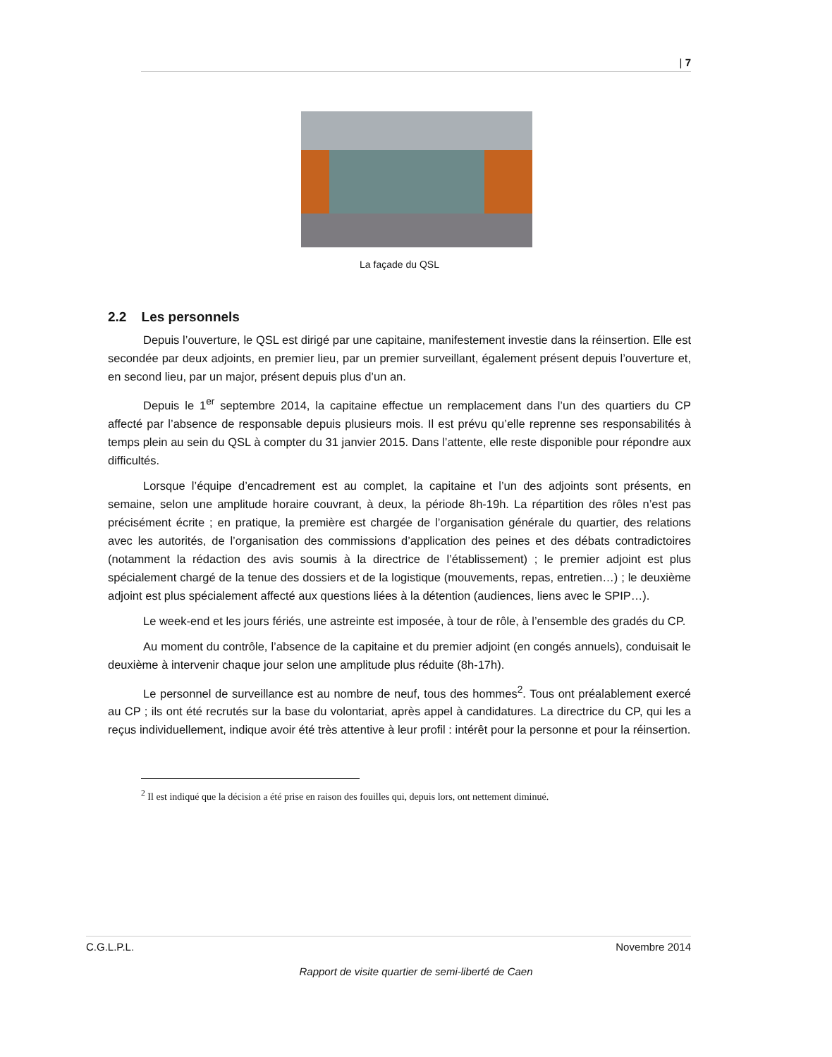| 7
La façade du QSL
2.2 Les personnels
Depuis l’ouverture, le QSL est dirigé par une capitaine, manifestement investie dans la réinsertion. Elle est secondée par deux adjoints, en premier lieu, par un premier surveillant, également présent depuis l’ouverture et, en second lieu, par un major, présent depuis plus d’un an.
Depuis le 1<sup>er</sup> septembre 2014, la capitaine effectue un remplacement dans l’un des quartiers du CP affecté par l’absence de responsable depuis plusieurs mois. Il est prévu qu’elle reprenne ses responsabilités à temps plein au sein du QSL à compter du 31 janvier 2015. Dans l’attente, elle reste disponible pour répondre aux difficultés.
Lorsque l’équipe d’encadrement est au complet, la capitaine et l’un des adjoints sont présents, en semaine, selon une amplitude horaire couvrant, à deux, la période 8h-19h. La répartition des rôles n’est pas précisément écrite ; en pratique, la première est chargée de l’organisation générale du quartier, des relations avec les autorités, de l’organisation des commissions d’application des peines et des débats contradictoires (notamment la rédaction des avis soumis à la directrice de l’établissement) ; le premier adjoint est plus spécialement chargé de la tenue des dossiers et de la logistique (mouvements, repas, entretien…) ; le deuxième adjoint est plus spécialement affecté aux questions liées à la détention (audiences, liens avec le SPIP…).
Le week-end et les jours fériés, une astreinte est imposée, à tour de rôle, à l’ensemble des gradés du CP.
Au moment du contrôle, l’absence de la capitaine et du premier adjoint (en congés annuels), conduisait le deuxième à intervenir chaque jour selon une amplitude plus réduite (8h-17h).
Le personnel de surveillance est au nombre de neuf, tous des hommes<sup>2</sup>. Tous ont préalablement exercé au CP ; ils ont été recrutés sur la base du volontariat, après appel à candidatures. La directrice du CP, qui les a reçus individuellement, indique avoir été très attentive à leur profil : intérêt pour la personne et pour la réinsertion.
<sup>2</sup> Il est indiqué que la décision a été prise en raison des fouilles qui, depuis lors, ont nettement diminué.
C.G.L.P.L. Novembre 2014
Rapport de visite quartier de semi-liberté de Caen